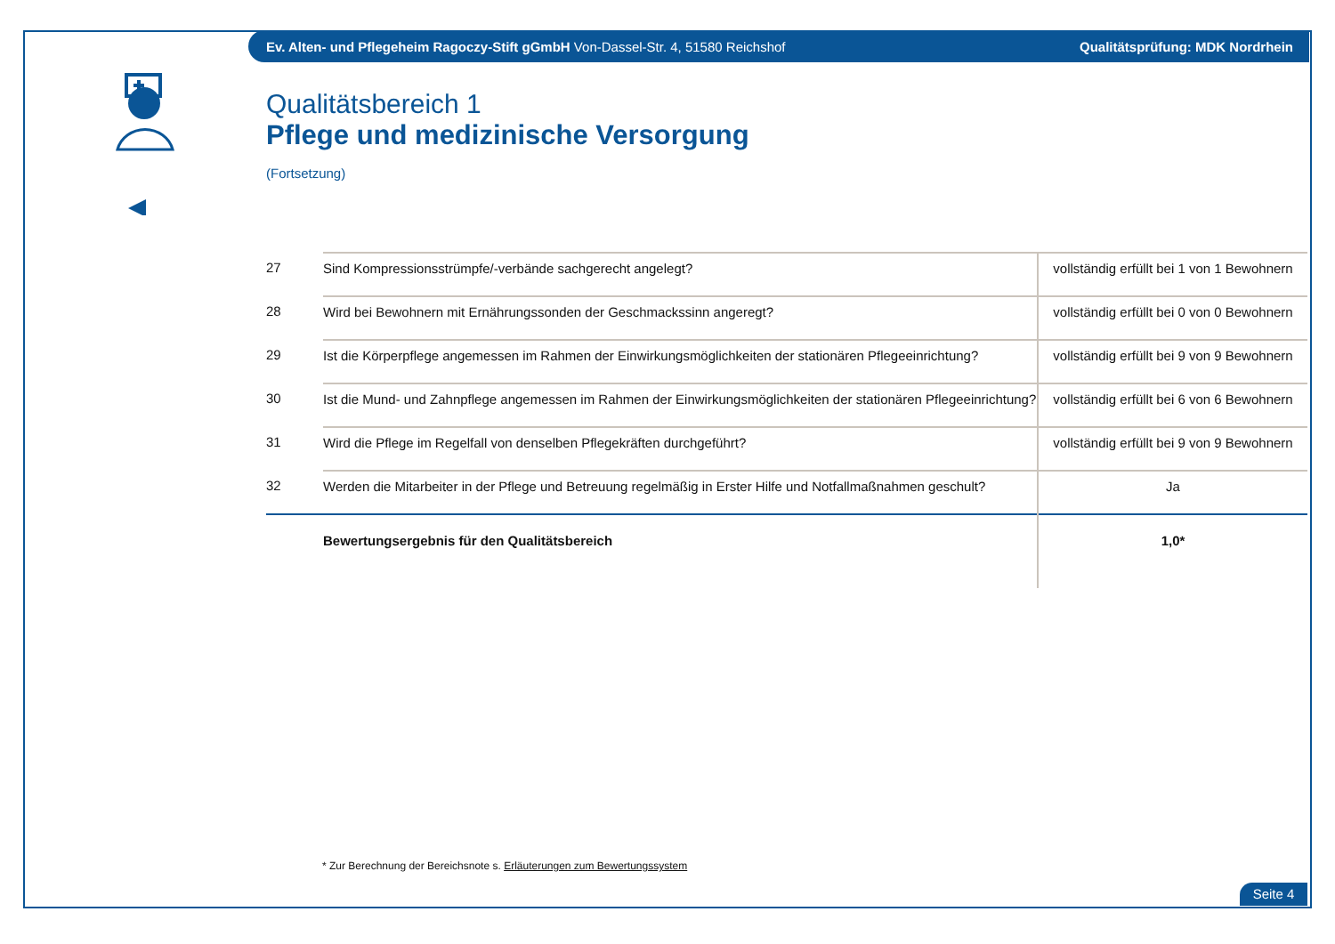Ev. Alten- und Pflegeheim Ragoczy-Stift gGmbH Von-Dassel-Str. 4, 51580 Reichshof Qualitätsprüfung: MDK Nordrhein
Qualitätsbereich 1
Pflege und medizinische Versorgung
(Fortsetzung)
| 27 | Sind Kompressionsstrümpfe/-verbände sachgerecht angelegt? | vollständig erfüllt bei 1 von 1 Bewohnern |
| 28 | Wird bei Bewohnern mit Ernährungssonden der Geschmackssinn angeregt? | vollständig erfüllt bei 0 von 0 Bewohnern |
| 29 | Ist die Körperpflege angemessen im Rahmen der Einwirkungsmöglichkeiten der stationären Pflegeeinrichtung? | vollständig erfüllt bei 9 von 9 Bewohnern |
| 30 | Ist die Mund- und Zahnpflege angemessen im Rahmen der Einwirkungsmöglichkeiten der stationären Pflegeeinrichtung? | vollständig erfüllt bei 6 von 6 Bewohnern |
| 31 | Wird die Pflege im Regelfall von denselben Pflegekräften durchgeführt? | vollständig erfüllt bei 9 von 9 Bewohnern |
| 32 | Werden die Mitarbeiter in der Pflege und Betreuung regelmäßig in Erster Hilfe und Notfallmaßnahmen geschult? | Ja |
| | Bewertungsergebnis für den Qualitätsbereich | 1,0* |
* Zur Berechnung der Bereichsnote s. Erläuterungen zum Bewertungssystem
Seite 4